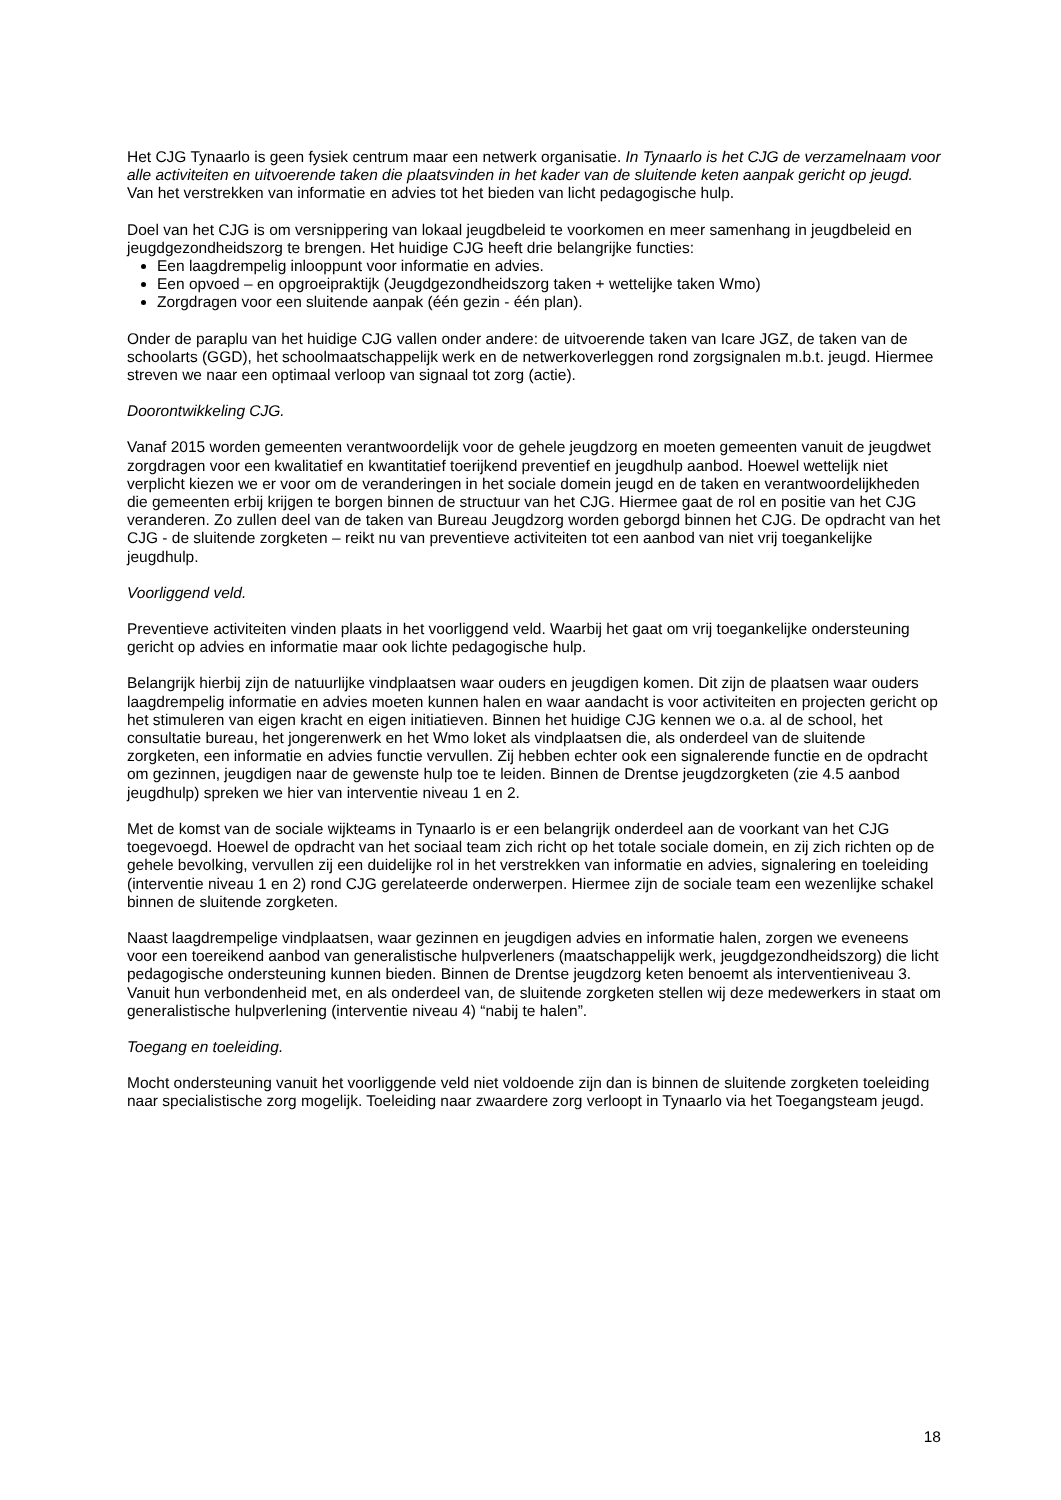Het CJG Tynaarlo is geen fysiek centrum maar een netwerk organisatie. In Tynaarlo is het CJG de verzamelnaam voor alle activiteiten en uitvoerende taken die plaatsvinden in het kader van de sluitende keten aanpak gericht op jeugd. Van het verstrekken van informatie en advies tot het bieden van licht pedagogische hulp.
Doel van het CJG is om versnippering van lokaal jeugdbeleid te voorkomen en meer samenhang in jeugdbeleid en jeugdgezondheidszorg te brengen. Het huidige CJG heeft drie belangrijke functies:
Een laagdrempelig inlooppunt voor informatie en advies.
Een opvoed – en opgroeipraktijk (Jeugdgezondheidszorg taken + wettelijke taken Wmo)
Zorgdragen voor een sluitende aanpak (één gezin - één plan).
Onder de paraplu van het huidige CJG vallen onder andere: de uitvoerende taken van Icare JGZ, de taken van de schoolarts (GGD), het schoolmaatschappelijk werk en de netwerkoverleggen rond zorgsignalen m.b.t. jeugd. Hiermee streven we naar een optimaal verloop van signaal tot zorg (actie).
Doorontwikkeling CJG.
Vanaf 2015 worden gemeenten verantwoordelijk voor de gehele jeugdzorg en moeten gemeenten vanuit de jeugdwet zorgdragen voor een kwalitatief en kwantitatief toerijkend preventief en jeugdhulp aanbod. Hoewel wettelijk niet verplicht kiezen we er voor om de veranderingen in het sociale domein jeugd en de taken en verantwoordelijkheden die gemeenten erbij krijgen te borgen binnen de structuur van het CJG. Hiermee gaat de rol en positie van het CJG veranderen. Zo zullen deel van de taken van Bureau Jeugdzorg worden geborgd binnen het CJG. De opdracht van het CJG - de sluitende zorgketen – reikt nu van preventieve activiteiten tot een aanbod van niet vrij toegankelijke jeugdhulp.
Voorliggend veld.
Preventieve activiteiten vinden plaats in het voorliggend veld. Waarbij het gaat om vrij toegankelijke ondersteuning gericht op advies en informatie maar ook lichte pedagogische hulp.
Belangrijk hierbij zijn de natuurlijke vindplaatsen waar ouders en jeugdigen komen. Dit zijn de plaatsen waar ouders laagdrempelig informatie en advies moeten kunnen halen en waar aandacht is voor activiteiten en projecten gericht op het stimuleren van eigen kracht en eigen initiatieven. Binnen het huidige CJG kennen we o.a. al de school, het consultatie bureau, het jongerenwerk en het Wmo loket als vindplaatsen die, als onderdeel van de sluitende zorgketen, een informatie en advies functie vervullen. Zij hebben echter ook een signalerende functie en de opdracht om gezinnen, jeugdigen naar de gewenste hulp toe te leiden. Binnen de Drentse jeugdzorgketen (zie 4.5 aanbod jeugdhulp) spreken we hier van interventie niveau 1 en 2.
Met de komst van de sociale wijkteams in Tynaarlo is er een belangrijk onderdeel aan de voorkant van het CJG toegevoegd. Hoewel de opdracht van het sociaal team zich richt op het totale sociale domein, en zij zich richten op de gehele bevolking, vervullen zij een duidelijke rol in het verstrekken van informatie en advies, signalering en toeleiding (interventie niveau 1 en 2) rond CJG gerelateerde onderwerpen. Hiermee zijn de sociale team een wezenlijke schakel binnen de sluitende zorgketen.
Naast laagdrempelige vindplaatsen, waar gezinnen en jeugdigen advies en informatie halen, zorgen we eveneens voor een toereikend aanbod van generalistische hulpverleners (maatschappelijk werk, jeugdgezondheidszorg) die licht pedagogische ondersteuning kunnen bieden. Binnen de Drentse jeugdzorg keten benoemt als interventieniveau 3. Vanuit hun verbondenheid met, en als onderdeel van, de sluitende zorgketen stellen wij deze medewerkers in staat om generalistische hulpverlening (interventie niveau 4) “nabij te halen”.
Toegang en toeleiding.
Mocht ondersteuning vanuit het voorliggende veld niet voldoende zijn dan is binnen de sluitende zorgketen toeleiding naar specialistische zorg mogelijk. Toeleiding naar zwaardere zorg verloopt in Tynaarlo via het Toegangsteam jeugd.
18